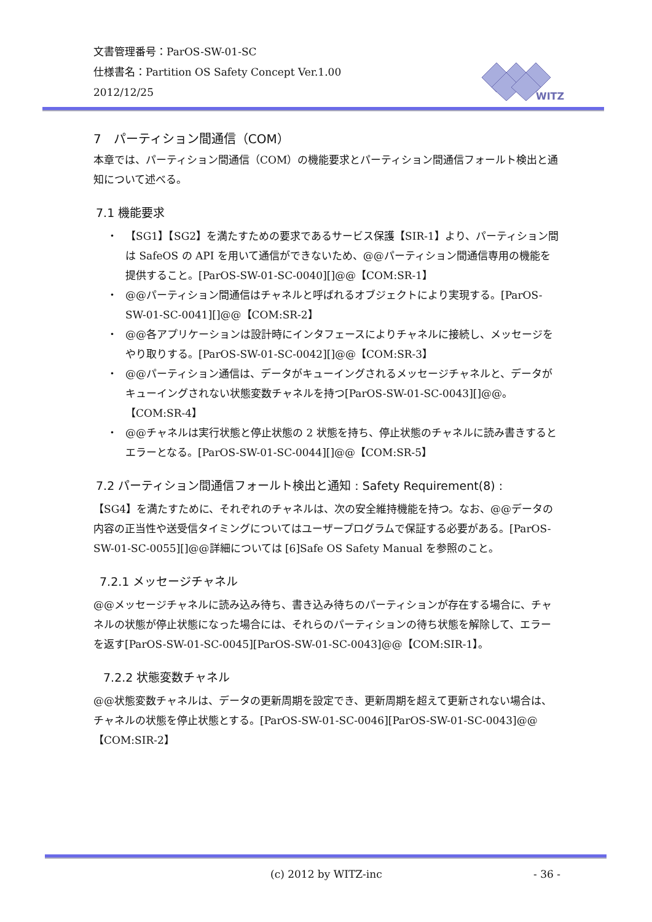文書管理番号：ParOS-SW-01-SC
仕様書名：Partition OS Safety Concept Ver.1.00
2012/12/25
WITZ
7　パーティション間通信（COM）
本章では、パーティション間通信（COM）の機能要求とパーティション間通信フォールト検出と通知について述べる。
7.1 機能要求
・ 【SG1】【SG2】を満たすための要求であるサービス保護【SIR-1】より、パーティション間は SafeOS の API を用いて通信ができないため、@@パーティション間通信専用の機能を提供すること。[ParOS-SW-01-SC-0040][]@@【COM:SR-1】
・ @@パーティション間通信はチャネルと呼ばれるオブジェクトにより実現する。[ParOS-SW-01-SC-0041][]@@【COM:SR-2】
・ @@各アプリケーションは設計時にインタフェースによりチャネルに接続し、メッセージをやり取りする。[ParOS-SW-01-SC-0042][]@@【COM:SR-3】
・ @@パーティション通信は、データがキューイングされるメッセージチャネルと、データがキューイングされない状態変数チャネルを持つ[ParOS-SW-01-SC-0043][]@@。【COM:SR-4】
・ @@チャネルは実行状態と停止状態の 2 状態を持ち、停止状態のチャネルに読み書きするとエラーとなる。[ParOS-SW-01-SC-0044][]@@【COM:SR-5】
7.2 パーティション間通信フォールト検出と通知 : Safety Requirement(8) :
【SG4】を満たすために、それぞれのチャネルは、次の安全維持機能を持つ。なお、@@データの内容の正当性や送受信タイミングについてはユーザープログラムで保証する必要がある。[ParOS-SW-01-SC-0055][]@@詳細については [6]Safe OS Safety Manual を参照のこと。
7.2.1 メッセージチャネル
@@メッセージチャネルに読み込み待ち、書き込み待ちのパーティションが存在する場合に、チャネルの状態が停止状態になった場合には、それらのパーティションの待ち状態を解除して、エラーを返す[ParOS-SW-01-SC-0045][ParOS-SW-01-SC-0043]@@【COM:SIR-1】。
7.2.2 状態変数チャネル
@@状態変数チャネルは、データの更新周期を設定でき、更新周期を超えて更新されない場合は、チャネルの状態を停止状態とする。[ParOS-SW-01-SC-0046][ParOS-SW-01-SC-0043]@@【COM:SIR-2】
(c) 2012 by WITZ-inc - 36 -